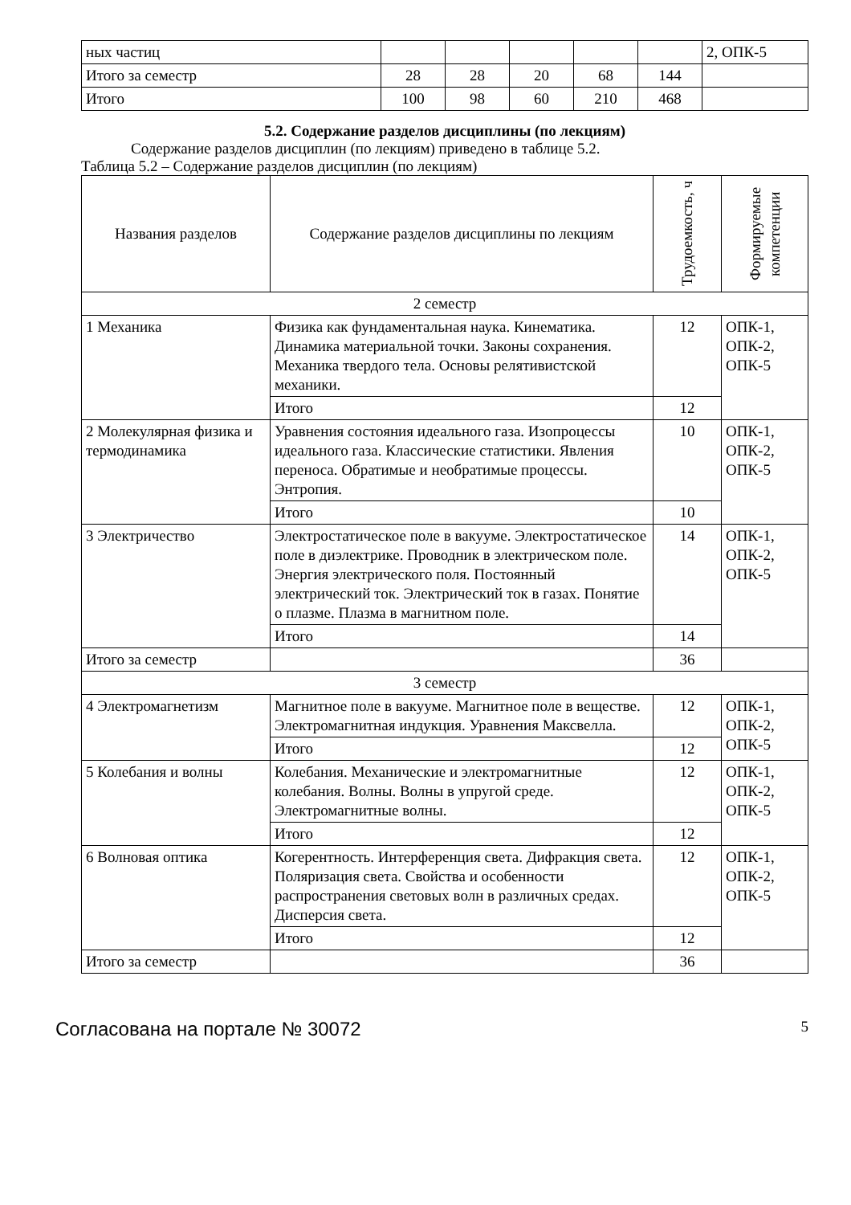| ных частиц | | | | | | 2, ОПК-5 |
| Итого за семестр | 28 | 28 | 20 | 68 | 144 | |
| Итого | 100 | 98 | 60 | 210 | 468 | |
5.2. Содержание разделов дисциплины (по лекциям)
Содержание разделов дисциплин (по лекциям) приведено в таблице 5.2.
Таблица 5.2 – Содержание разделов дисциплин (по лекциям)
| Названия разделов | Содержание разделов дисциплины по лекциям | Трудоемкость, ч | Формируемые компетенции |
| --- | --- | --- | --- |
| 2 семестр | | | |
| 1 Механика | Физика как фундаментальная наука. Кинематика. Динамика материальной точки. Законы сохранения. Механика твердого тела. Основы релятивистской механики. | 12 | ОПК-1, ОПК-2, ОПК-5 |
| | Итого | 12 | |
| 2 Молекулярная физика и термодинамика | Уравнения состояния идеального газа. Изопроцессы идеального газа. Классические статистики. Явления переноса. Обратимые и необратимые процессы. Энтропия. | 10 | ОПК-1, ОПК-2, ОПК-5 |
| | Итого | 10 | |
| 3 Электричество | Электростатическое поле в вакууме. Электростатическое поле в диэлектрике. Проводник в электрическом поле. Энергия электрического поля. Постоянный электрический ток. Электрический ток в газах. Понятие о плазме. Плазма в магнитном поле. | 14 | ОПК-1, ОПК-2, ОПК-5 |
| | Итого | 14 | |
| Итого за семестр | | 36 | |
| 3 семестр | | | |
| 4 Электромагнетизм | Магнитное поле в вакууме. Магнитное поле в веществе. Электромагнитная индукция. Уравнения Максвелла. | 12 | ОПК-1, ОПК-2, ОПК-5 |
| | Итого | 12 | |
| 5 Колебания и волны | Колебания. Механические и электромагнитные колебания. Волны. Волны в упругой среде. Электромагнитные волны. | 12 | ОПК-1, ОПК-2, ОПК-5 |
| | Итого | 12 | |
| 6 Волновая оптика | Когерентность. Интерференция света. Дифракция света. Поляризация света. Свойства и особенности распространения световых волн в различных средах. Дисперсия света. | 12 | ОПК-1, ОПК-2, ОПК-5 |
| | Итого | 12 | |
| Итого за семестр | | 36 | |
Согласована на портале № 30072 5